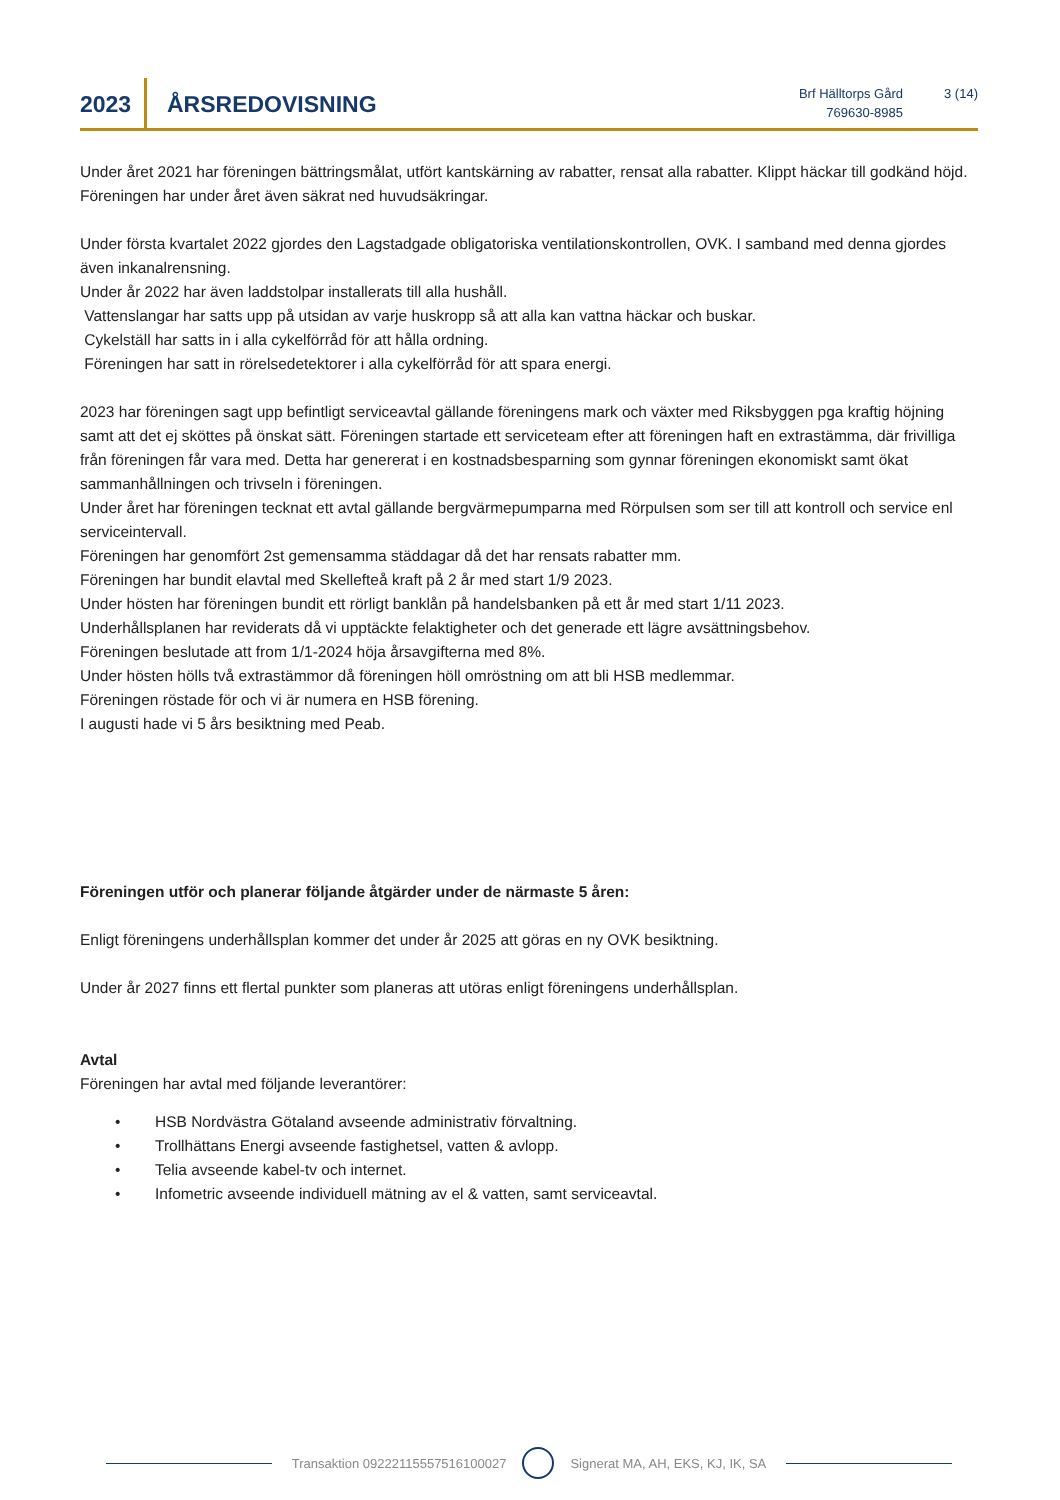2023
ÅRSREDOVISNING
Brf Hälltorps Gård
769630-8985
3 (14)
Under året 2021 har föreningen bättringsmålat, utfört kantskärning av rabatter, rensat alla rabatter. Klippt häckar till godkänd höjd.
Föreningen har under året även säkrat ned huvudsäkringar.
Under första kvartalet 2022 gjordes den Lagstadgade obligatoriska ventilationskontrollen, OVK. I samband med denna gjordes även inkanalrensning.
Under år 2022 har även laddstolpar installerats till alla hushåll.
Vattenslangar har satts upp på utsidan av varje huskropp så att alla kan vattna häckar och buskar.
Cykelställ har satts in i alla cykelförråd för att hålla ordning.
Föreningen har satt in rörelsedetektorer i alla cykelförråd för att spara energi.
2023 har föreningen sagt upp befintligt serviceavtal gällande föreningens mark och växter med Riksbyggen pga kraftig höjning samt att det ej sköttes på önskat sätt. Föreningen startade ett serviceteam efter att föreningen haft en extrastämma, där frivilliga från föreningen får vara med. Detta har genererat i en kostnadsbesparning som gynnar föreningen ekonomiskt samt ökat sammanhållningen och trivseln i föreningen.
Under året har föreningen tecknat ett avtal gällande bergvärmepumparna med Rörpulsen som ser till att kontroll och service enl serviceintervall.
Föreningen har genomfört 2st gemensamma städdagar då det har rensats rabatter mm.
Föreningen har bundit elavtal med Skellefteå kraft på 2 år med start 1/9 2023.
Under hösten har föreningen bundit ett rörligt banklån på handelsbanken på ett år med start 1/11 2023.
Underhållsplanen har reviderats då vi upptäckte felaktigheter och det generade ett lägre avsättningsbehov.
Föreningen beslutade att from 1/1-2024 höja årsavgifterna med 8%.
Under hösten hölls två extrastämmor då föreningen höll omröstning om att bli HSB medlemmar.
Föreningen röstade för och vi är numera en HSB förening.
I augusti hade vi 5 års besiktning med Peab.
Föreningen utför och planerar följande åtgärder under de närmaste 5 åren:
Enligt föreningens underhållsplan kommer det under år 2025 att göras en ny OVK besiktning.
Under år 2027 finns ett flertal punkter som planeras att utöras enligt föreningens underhållsplan.
Avtal
Föreningen har avtal med följande leverantörer:
• HSB Nordvästra Götaland avseende administrativ förvaltning.
• Trollhättans Energi avseende fastighetsel, vatten & avlopp.
• Telia avseende kabel-tv och internet.
• Infometric avseende individuell mätning av el & vatten, samt serviceavtal.
Transaktion 09222115557516100027
Signerat MA, AH, EKS, KJ, IK, SA